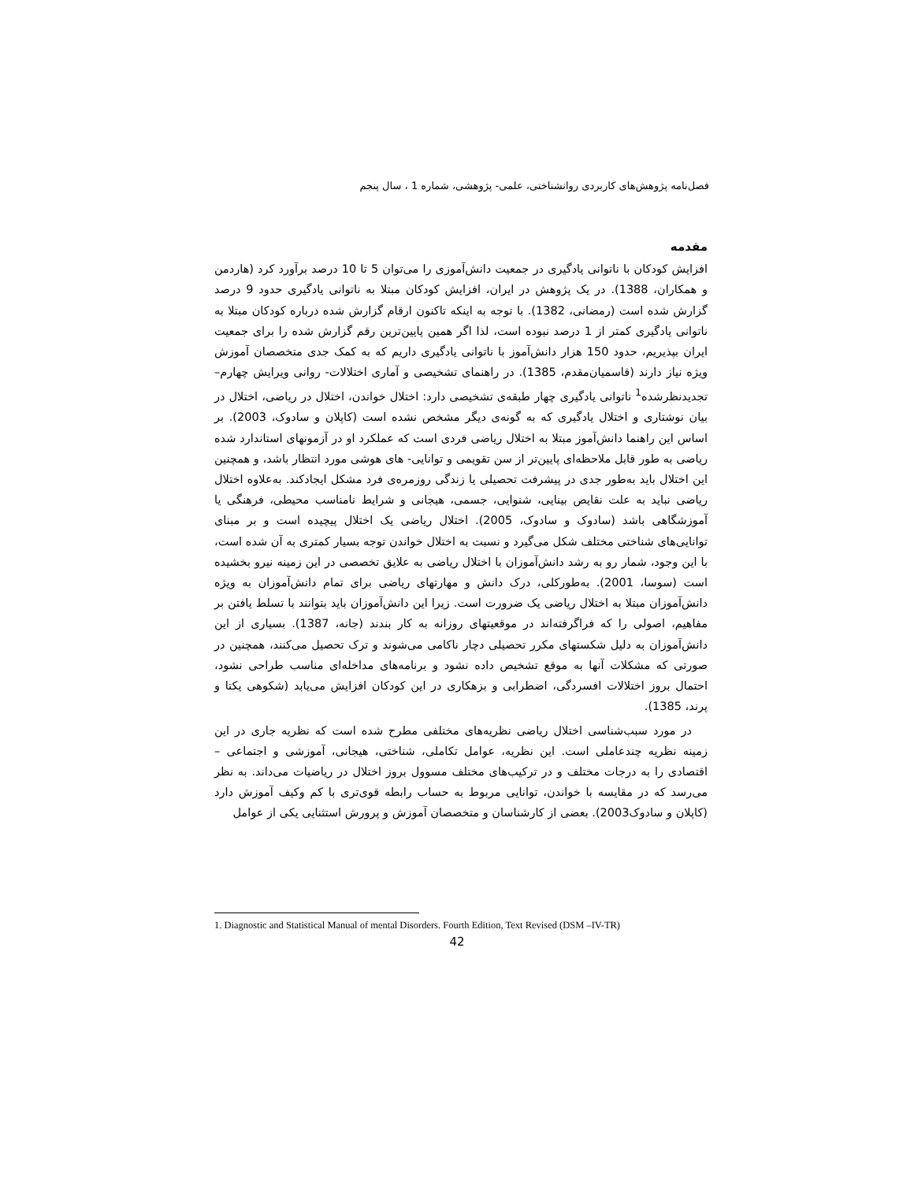فصل‌نامه پژوهش‌های کاربردی روانشناختی، علمی- پژوهشی، شماره 1 ، سال پنجم
مقدمه
افزایش کودکان با ناتوانی یادگیری در جمعیت دانش‌آموزی را می‌توان 5 تا 10 درصد برآورد کرد (هاردمن و همکاران، 1388). در یک پژوهش در ایران، افزایش کودکان مبتلا به ناتوانی یادگیری حدود 9 درصد گزارش شده است (رمضانی، 1382). با توجه به اینکه تاکنون ارقام گزارش شده درباره کودکان مبتلا به ناتوانی یادگیری کمتر از 1 درصد نبوده است، لذا اگر همین پایین‌ترین رقم گزارش شده را برای جمعیت ایران بپذیریم، حدود 150 هزار دانش‌آموز با ناتوانی یادگیری داریم که به کمک جدی متخصصان آموزش ویژه نیاز دارند (قاسمیان‌مقدم، 1385). در راهنمای تشخیصی و آماری اختلالات- روانی ویرایش چهارم– تجدیدنظرشده<sup>1</sup> ناتوانی یادگیری چهار طبقه‌ی تشخیصی دارد: اختلال خواندن، اختلال در ریاضی، اختلال در بیان نوشتاری و اختلال یادگیری که به گونه‌ی دیگر مشخص نشده است (کاپلان و سادوک، 2003). بر اساس این راهنما دانش‌آموز مبتلا به اختلال ریاضی فردی است که عملکرد او در آزمونهای استاندارد شده ریاضی به طور قابل ملاحظه‌ای پایین‌تر از سن تقویمی و توانایی- های هوشی مورد انتظار باشد، و همچنین این اختلال باید به‌طور جدی در پیشرفت تحصیلی یا زندگی روزمره‌ی فرد مشکل ایجادکند. به‌علاوه اختلال ریاضی نباید به علت نقایص بینایی، شنوایی، جسمی، هیجانی و شرایط نامناسب محیطی، فرهنگی یا آموزشگاهی باشد (سادوک و سادوک، 2005). اختلال ریاضی یک اختلال پیچیده است و بر مبنای توانایی‌های شناختی مختلف شکل می‌گیرد و نسبت به اختلال خواندن توجه بسیار کمتری به آن شده است، با این وجود، شمار رو به رشد دانش‌آموزان با اختلال ریاضی به علایق تخصصی در این زمینه نیرو بخشیده است (سوسا، 2001). به‌طورکلی، درک دانش و مهارتهای ریاضی برای تمام دانش‌آموزان به ویژه دانش‌آموزان مبتلا به اختلال ریاضی یک ضرورت است. زیرا این دانش‌آموزان باید بتوانند با تسلط یافتن بر مفاهیم، اصولی را که فراگرفته‌اند در موقعیتهای روزانه به کار بندند (جانه، 1387). بسیاری از این دانش‌آموزان به دلیل شکستهای مکرر تحصیلی دچار ناکامی می‌شوند و ترک تحصیل می‌کنند، همچنین در صورتی که مشکلات آنها به موقع تشخیص داده نشود و برنامه‌های مداخله‌ای مناسب طراحی نشود، احتمال بروز اختلالات افسردگی، اضطرابی و بزهکاری در این کودکان افزایش می‌یابد (شکوهی یکتا و پرند، 1385).
در مورد سبب‌شناسی اختلال ریاضی نظریه‌های مختلفی مطرح شده است که نظریه جاری در این زمینه نظریه چندعاملی است. این نظریه، عوامل تکاملی، شناختی، هیجانی، آموزشی و اجتماعی – اقتصادی را به درجات مختلف و در ترکیب‌های مختلف مسوول بروز اختلال در ریاضیات می‌داند. به نظر می‌رسد که در مقایسه با خواندن، توانایی مربوط به حساب رابطه قوی‌تری با کم وکیف آموزش دارد (کاپلان و سادوک2003). بعضی از کارشناسان و متخصصان آموزش و پرورش استثنایی یکی از عوامل
1. Diagnostic and Statistical Manual of mental Disorders. Fourth Edition, Text Revised (DSM –IV-TR)
42